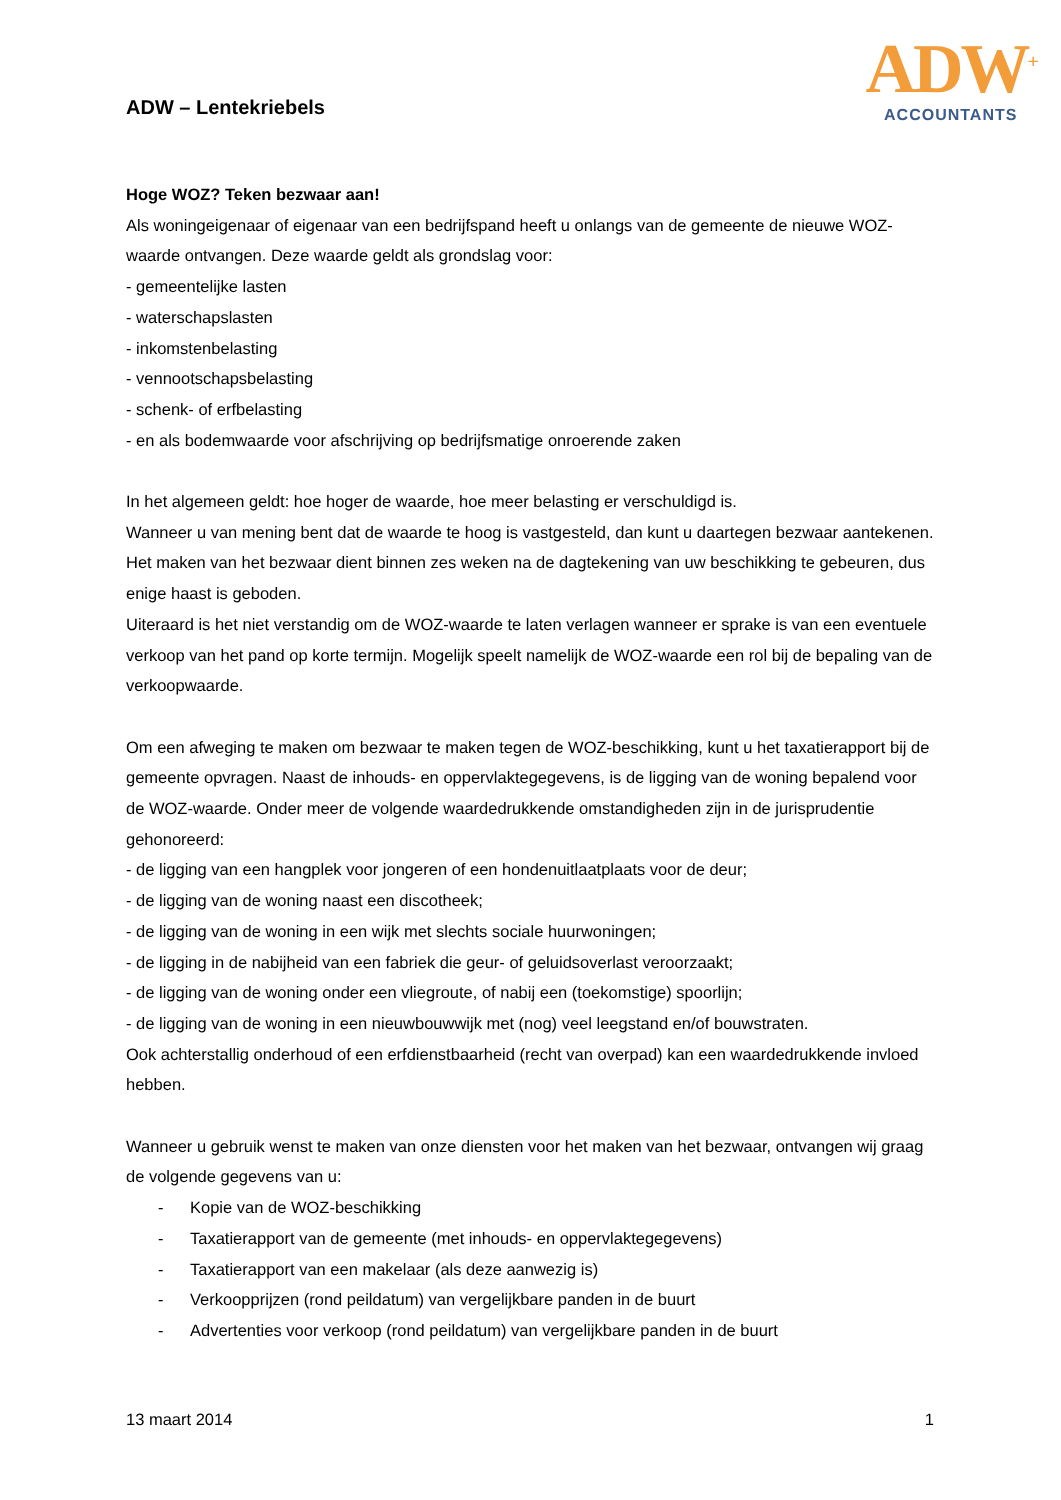ADW – Lentekriebels
ADW<sup>+</sup>
ACCOUNTANTS
Hoge WOZ? Teken bezwaar aan!
Als woningeigenaar of eigenaar van een bedrijfspand heeft u onlangs van de gemeente de nieuwe WOZ- waarde ontvangen. Deze waarde geldt als grondslag voor:
- gemeentelijke lasten
- waterschapslasten
- inkomstenbelasting
- vennootschapsbelasting
- schenk- of erfbelasting
- en als bodemwaarde voor afschrijving op bedrijfsmatige onroerende zaken
In het algemeen geldt: hoe hoger de waarde, hoe meer belasting er verschuldigd is.
Wanneer u van mening bent dat de waarde te hoog is vastgesteld, dan kunt u daartegen bezwaar aantekenen. Het maken van het bezwaar dient binnen zes weken na de dagtekening van uw beschikking te gebeuren, dus enige haast is geboden.
Uiteraard is het niet verstandig om de WOZ-waarde te laten verlagen wanneer er sprake is van een eventuele verkoop van het pand op korte termijn. Mogelijk speelt namelijk de WOZ-waarde een rol bij de bepaling van de verkoopwaarde.
Om een afweging te maken om bezwaar te maken tegen de WOZ-beschikking, kunt u het taxatierapport bij de gemeente opvragen. Naast de inhouds- en oppervlaktegegevens, is de ligging van de woning bepalend voor de WOZ-waarde. Onder meer de volgende waardedrukkende omstandigheden zijn in de jurisprudentie gehonoreerd:
- de ligging van een hangplek voor jongeren of een hondenuitlaatplaats voor de deur;
- de ligging van de woning naast een discotheek;
- de ligging van de woning in een wijk met slechts sociale huurwoningen;
- de ligging in de nabijheid van een fabriek die geur- of geluidsoverlast veroorzaakt;
- de ligging van de woning onder een vliegroute, of nabij een (toekomstige) spoorlijn;
- de ligging van de woning in een nieuwbouwwijk met (nog) veel leegstand en/of bouwstraten.
Ook achterstallig onderhoud of een erfdienstbaarheid (recht van overpad) kan een waardedrukkende invloed hebben.
Wanneer u gebruik wenst te maken van onze diensten voor het maken van het bezwaar, ontvangen wij graag de volgende gegevens van u:
- Kopie van de WOZ-beschikking
- Taxatierapport van de gemeente (met inhouds- en oppervlaktegegevens)
- Taxatierapport van een makelaar (als deze aanwezig is)
- Verkoopprijzen (rond peildatum) van vergelijkbare panden in de buurt
- Advertenties voor verkoop (rond peildatum) van vergelijkbare panden in de buurt
13 maart 2014 1